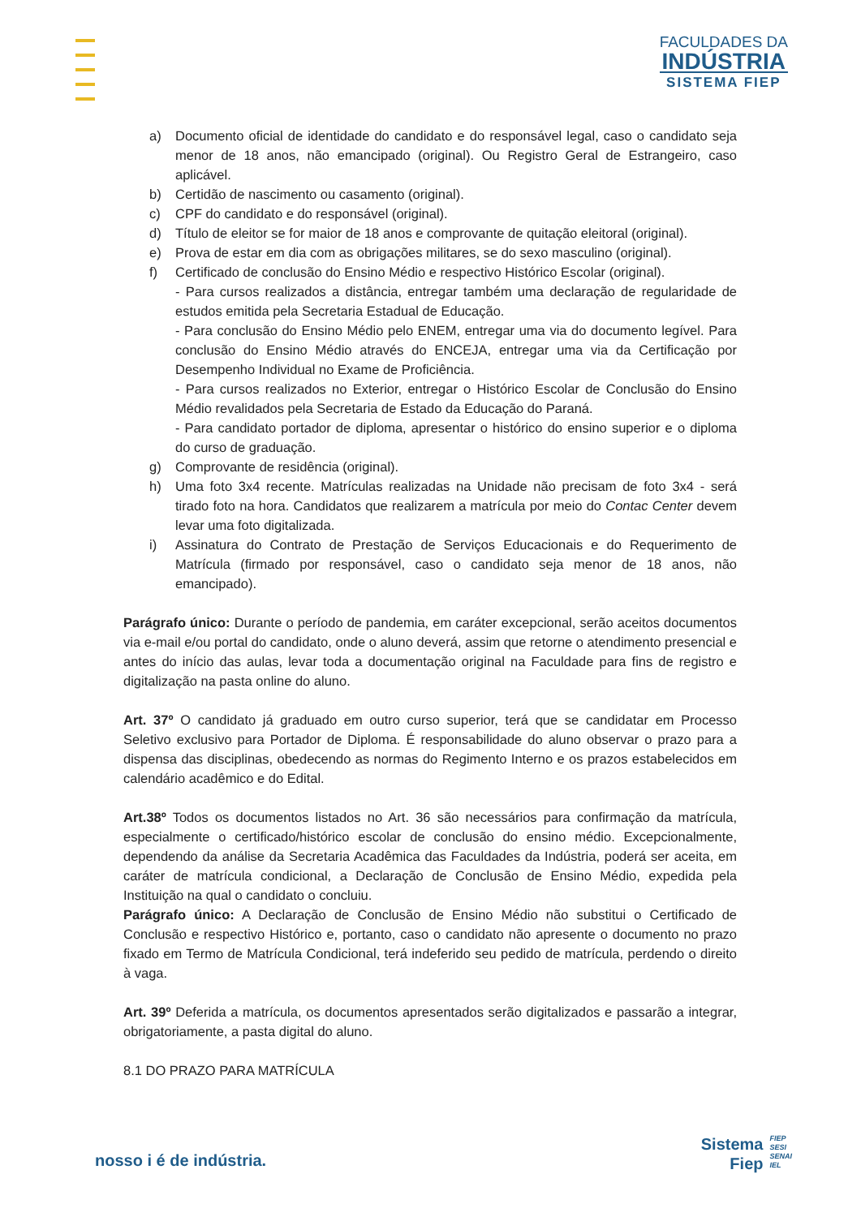FACULDADES DA
INDÚSTRIA
SISTEMA FIEP
a) Documento oficial de identidade do candidato e do responsável legal, caso o candidato seja menor de 18 anos, não emancipado (original). Ou Registro Geral de Estrangeiro, caso aplicável.
b) Certidão de nascimento ou casamento (original).
c) CPF do candidato e do responsável (original).
d) Título de eleitor se for maior de 18 anos e comprovante de quitação eleitoral (original).
e) Prova de estar em dia com as obrigações militares, se do sexo masculino (original).
f) Certificado de conclusão do Ensino Médio e respectivo Histórico Escolar (original).
- Para cursos realizados a distância, entregar também uma declaração de regularidade de estudos emitida pela Secretaria Estadual de Educação.
- Para conclusão do Ensino Médio pelo ENEM, entregar uma via do documento legível. Para conclusão do Ensino Médio através do ENCEJA, entregar uma via da Certificação por Desempenho Individual no Exame de Proficiência.
- Para cursos realizados no Exterior, entregar o Histórico Escolar de Conclusão do Ensino Médio revalidados pela Secretaria de Estado da Educação do Paraná.
- Para candidato portador de diploma, apresentar o histórico do ensino superior e o diploma do curso de graduação.
g) Comprovante de residência (original).
h) Uma foto 3x4 recente. Matrículas realizadas na Unidade não precisam de foto 3x4 - será tirado foto na hora. Candidatos que realizarem a matrícula por meio do Contac Center devem levar uma foto digitalizada.
i) Assinatura do Contrato de Prestação de Serviços Educacionais e do Requerimento de Matrícula (firmado por responsável, caso o candidato seja menor de 18 anos, não emancipado).
Parágrafo único: Durante o período de pandemia, em caráter excepcional, serão aceitos documentos via e-mail e/ou portal do candidato, onde o aluno deverá, assim que retorne o atendimento presencial e antes do início das aulas, levar toda a documentação original na Faculdade para fins de registro e digitalização na pasta online do aluno.
Art. 37º O candidato já graduado em outro curso superior, terá que se candidatar em Processo Seletivo exclusivo para Portador de Diploma. É responsabilidade do aluno observar o prazo para a dispensa das disciplinas, obedecendo as normas do Regimento Interno e os prazos estabelecidos em calendário acadêmico e do Edital.
Art.38º Todos os documentos listados no Art. 36 são necessários para confirmação da matrícula, especialmente o certificado/histórico escolar de conclusão do ensino médio. Excepcionalmente, dependendo da análise da Secretaria Acadêmica das Faculdades da Indústria, poderá ser aceita, em caráter de matrícula condicional, a Declaração de Conclusão de Ensino Médio, expedida pela Instituição na qual o candidato o concluiu.
Parágrafo único: A Declaração de Conclusão de Ensino Médio não substitui o Certificado de Conclusão e respectivo Histórico e, portanto, caso o candidato não apresente o documento no prazo fixado em Termo de Matrícula Condicional, terá indeferido seu pedido de matrícula, perdendo o direito à vaga.
Art. 39º Deferida a matrícula, os documentos apresentados serão digitalizados e passarão a integrar, obrigatoriamente, a pasta digital do aluno.
8.1 DO PRAZO PARA MATRÍCULA
nosso i é de indústria.
Sistema
Fiep
FIEP
SESI
SENAI
IEL